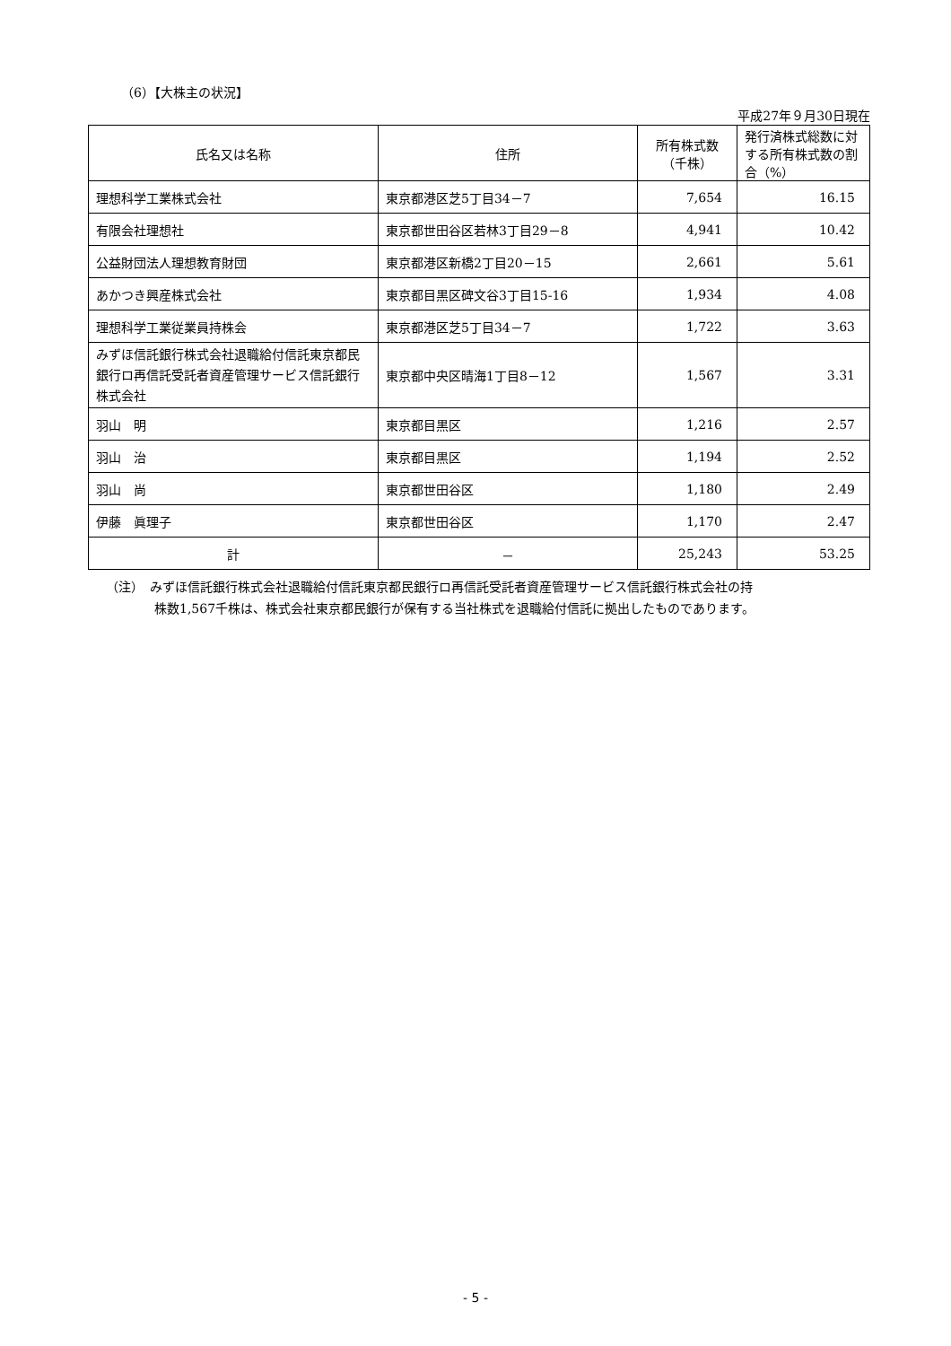（6）【大株主の状況】
平成27年９月30日現在
| 氏名又は名称 | 住所 | 所有株式数 （千株） | 発行済株式総数に対する所有株式数の割合（%） |
| --- | --- | --- | --- |
| 理想科学工業株式会社 | 東京都港区芝5丁目34－7 | 7,654 | 16.15 |
| 有限会社理想社 | 東京都世田谷区若林3丁目29－8 | 4,941 | 10.42 |
| 公益財団法人理想教育財団 | 東京都港区新橋2丁目20－15 | 2,661 | 5.61 |
| あかつき興産株式会社 | 東京都目黒区碑文谷3丁目15-16 | 1,934 | 4.08 |
| 理想科学工業従業員持株会 | 東京都港区芝5丁目34－7 | 1,722 | 3.63 |
| みずほ信託銀行株式会社退職給付信託東京都民銀行ロ再信託受託者資産管理サービス信託銀行株式会社 | 東京都中央区晴海1丁目8－12 | 1,567 | 3.31 |
| 羽山 明 | 東京都目黒区 | 1,216 | 2.57 |
| 羽山 治 | 東京都目黒区 | 1,194 | 2.52 |
| 羽山 尚 | 東京都世田谷区 | 1,180 | 2.49 |
| 伊藤 眞理子 | 東京都世田谷区 | 1,170 | 2.47 |
| 計 | － | 25,243 | 53.25 |
（注）　みずほ信託銀行株式会社退職給付信託東京都民銀行ロ再信託受託者資産管理サービス信託銀行株式会社の持
株数1,567千株は、株式会社東京都民銀行が保有する当社株式を退職給付信託に拠出したものであります。
- 5 -